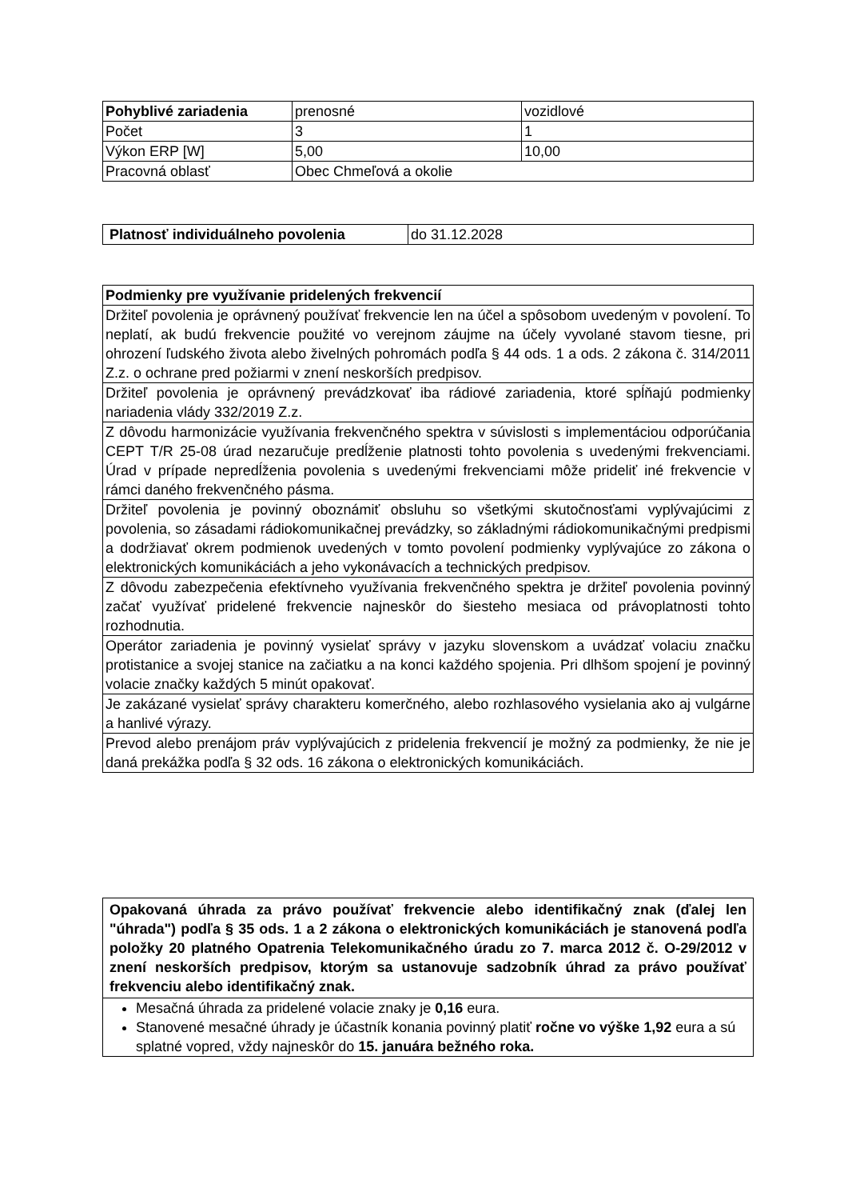| Pohyblivé zariadenia | prenosné | vozidlové |
| Počet | 3 | 1 |
| Výkon ERP [W] | 5,00 | 10,00 |
| Pracovná oblasť | Obec Chmeľová a okolie | |
| Platnosť individuálneho povolenia | do 31.12.2028 |
| Podmienky pre využívanie pridelených frekvencií |
| --- |
| Držiteľ povolenia je oprávnený používať frekvencie len na účel a spôsobom uvedeným v povolení. To neplatí, ak budú frekvencie použité vo verejnom záujme na účely vyvolané stavom tiesne, pri ohrození ľudského života alebo živelných pohromách podľa § 44 ods. 1 a ods. 2 zákona č. 314/2011 Z.z. o ochrane pred požiarmi v znení neskorších predpisov. |
| Držiteľ povolenia je oprávnený prevádzkovať iba rádiové zariadenia, ktoré spĺňajú podmienky nariadenia vlády 332/2019 Z.z. |
| Z dôvodu harmonizácie využívania frekvenčného spektra v súvislosti s implementáciou odporúčania CEPT T/R 25-08 úrad nezaručuje predĺženie platnosti tohto povolenia s uvedenými frekvenciami. Úrad v prípade nepredĺženia povolenia s uvedenými frekvenciami môže prideliť iné frekvencie v rámci daného frekvenčného pásma. |
| Držiteľ povolenia je povinný oboznámiť obsluhu so všetkými skutočnosťami vyplývajúcimi z povolenia, so zásadami rádiokomunikačnej prevádzky, so základnými rádiokomunikačnými predpismi a dodržiavať okrem podmienok uvedených v tomto povolení podmienky vyplývajúce zo zákona o elektronických komunikáciách a jeho vykonávacích a technických predpisov. |
| Z dôvodu zabezpečenia efektívneho využívania frekvenčného spektra je držiteľ povolenia povinný začať využívať pridelené frekvencie najneskôr do šiesteho mesiaca od právoplatnosti tohto rozhodnutia. |
| Operátor zariadenia je povinný vysielať správy v jazyku slovenskom a uvádzať volaciu značku protistanice a svojej stanice na začiatku a na konci každého spojenia. Pri dlhšom spojení je povinný volacie značky každých 5 minút opakovať. |
| Je zakázané vysielať správy charakteru komerčného, alebo rozhlasového vysielania ako aj vulgárne a hanlivé výrazy. |
| Prevod alebo prenájom práv vyplývajúcich z pridelenia frekvencií je možný za podmienky, že nie je daná prekážka podľa § 32 ods. 16 zákona o elektronických komunikáciách. |
| Opakovaná úhrada za právo používať frekvencie alebo identifikačný znak (ďalej len "úhrada") podľa § 35 ods. 1 a 2 zákona o elektronických komunikáciách je stanovená podľa položky 20 platného Opatrenia Telekomunikačného úradu zo 7. marca 2012 č. O-29/2012 v znení neskorších predpisov, ktorým sa ustanovuje sadzobník úhrad za právo používať frekvenciu alebo identifikačný znak. |
| --- |
| Mesačná úhrada za pridelené volacie znaky je 0,16 eura. Stanovené mesačné úhrady je účastník konania povinný platiť ročne vo výške 1,92 eura a sú splatné vopred, vždy najneskôr do 15. januára bežného roka. |